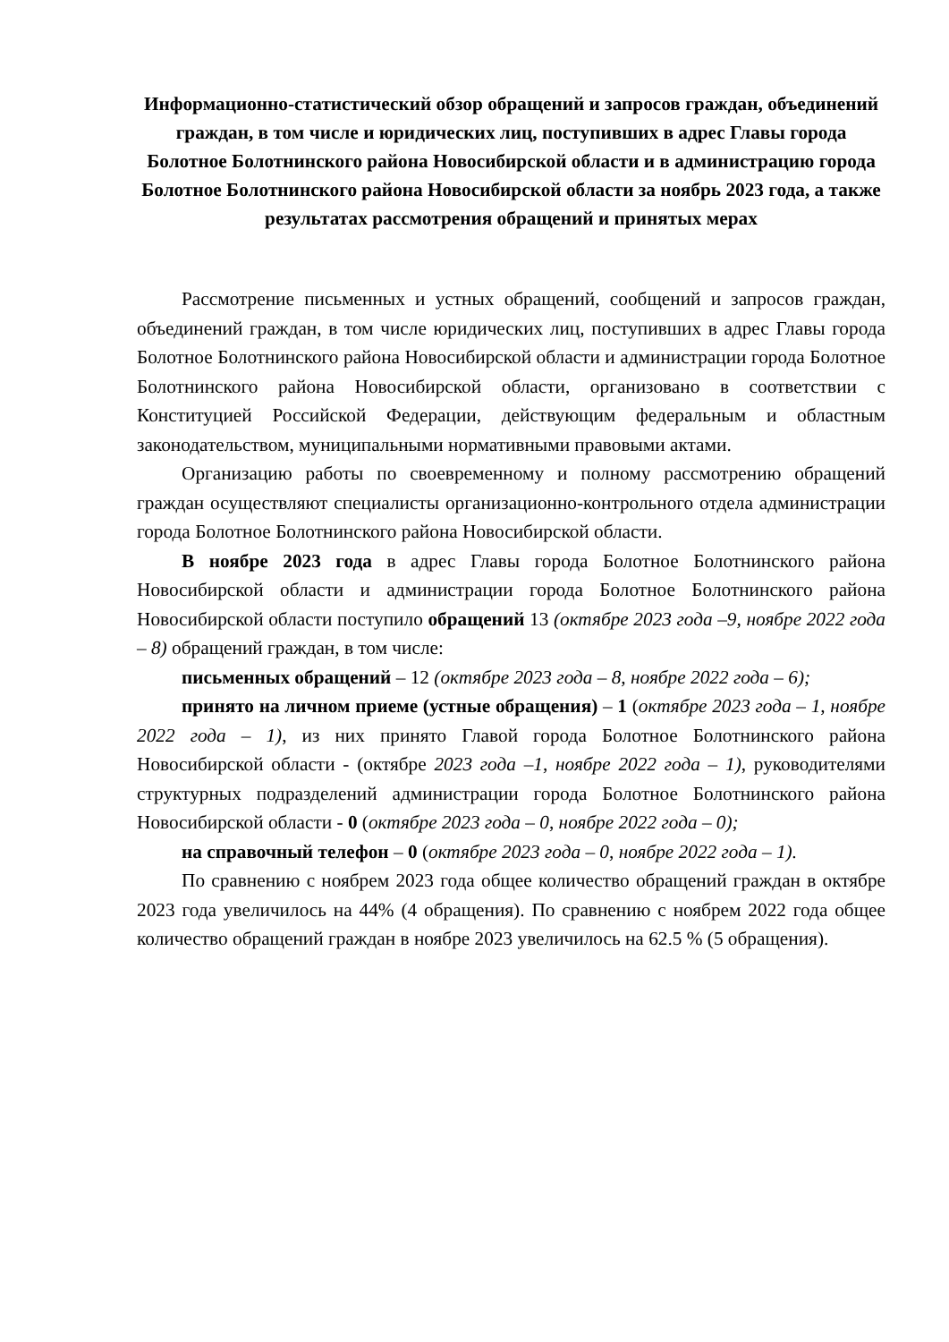Информационно-статистический обзор обращений и запросов граждан, объединений граждан, в том числе и юридических лиц, поступивших в адрес Главы города Болотное Болотнинского района Новосибирской области и в администрацию города Болотное Болотнинского района Новосибирской области за ноябрь 2023 года, а также результатах рассмотрения обращений и принятых мерах
Рассмотрение письменных и устных обращений, сообщений и запросов граждан, объединений граждан, в том числе юридических лиц, поступивших в адрес Главы города Болотное Болотнинского района Новосибирской области и администрации города Болотное Болотнинского района Новосибирской области, организовано в соответствии с Конституцией Российской Федерации, действующим федеральным и областным законодательством, муниципальными нормативными правовыми актами.
Организацию работы по своевременному и полному рассмотрению обращений граждан осуществляют специалисты организационно-контрольного отдела администрации города Болотное Болотнинского района Новосибирской области.
В ноябре 2023 года в адрес Главы города Болотное Болотнинского района Новосибирской области и администрации города Болотное Болотнинского района Новосибирской области поступило обращений 13 (октябре 2023 года –9, ноябре 2022 года – 8) обращений граждан, в том числе:
письменных обращений – 12 (октябре 2023 года – 8, ноябре 2022 года – 6);
принято на личном приеме (устные обращения) – 1 (октябре 2023 года – 1, ноябре 2022 года – 1), из них принято Главой города Болотное Болотнинского района Новосибирской области - (октябре 2023 года –1, ноябре 2022 года – 1), руководителями структурных подразделений администрации города Болотное Болотнинского района Новосибирской области - 0 (октябре 2023 года – 0, ноябре 2022 года – 0);
на справочный телефон – 0 (октябре 2023 года – 0, ноябре 2022 года – 1).
По сравнению с ноябрем 2023 года общее количество обращений граждан в октябре 2023 года увеличилось на 44% (4 обращения). По сравнению с ноябрем 2022 года общее количество обращений граждан в ноябре 2023 увеличилось на 62.5 % (5 обращения).